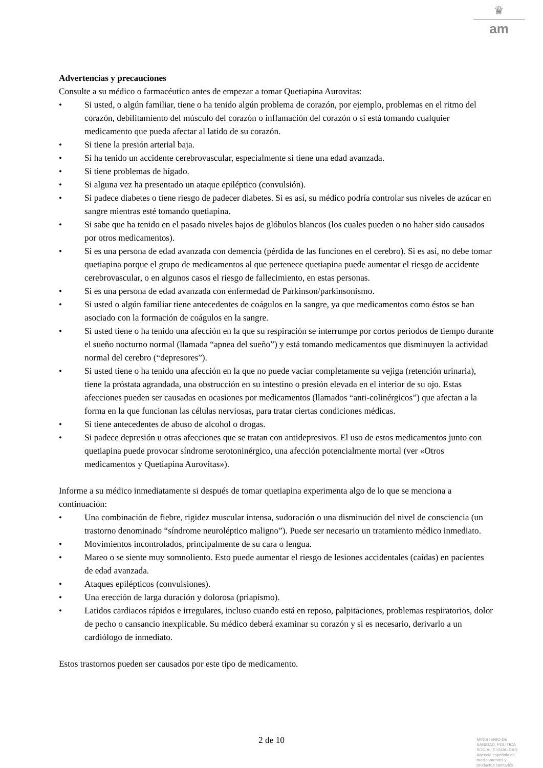♛
am
Advertencias y precauciones
Consulte a su médico o farmacéutico antes de empezar a tomar Quetiapina Aurovitas:
• Si usted, o algún familiar, tiene o ha tenido algún problema de corazón, por ejemplo, problemas en el ritmo del corazón, debilitamiento del músculo del corazón o inflamación del corazón o si está tomando cualquier medicamento que pueda afectar al latido de su corazón.
• Si tiene la presión arterial baja.
• Si ha tenido un accidente cerebrovascular, especialmente si tiene una edad avanzada.
• Si tiene problemas de hígado.
• Si alguna vez ha presentado un ataque epiléptico (convulsión).
• Si padece diabetes o tiene riesgo de padecer diabetes. Si es así, su médico podría controlar sus niveles de azúcar en sangre mientras esté tomando quetiapina.
• Si sabe que ha tenido en el pasado niveles bajos de glóbulos blancos (los cuales pueden o no haber sido causados por otros medicamentos).
• Si es una persona de edad avanzada con demencia (pérdida de las funciones en el cerebro). Si es así, no debe tomar quetiapina porque el grupo de medicamentos al que pertenece quetiapina puede aumentar el riesgo de accidente cerebrovascular, o en algunos casos el riesgo de fallecimiento, en estas personas.
• Si es una persona de edad avanzada con enfermedad de Parkinson/parkinsonismo.
• Si usted o algún familiar tiene antecedentes de coágulos en la sangre, ya que medicamentos como éstos se han asociado con la formación de coágulos en la sangre.
• Si usted tiene o ha tenido una afección en la que su respiración se interrumpe por cortos periodos de tiempo durante el sueño nocturno normal (llamada “apnea del sueño”) y está tomando medicamentos que disminuyen la actividad normal del cerebro (“depresores”).
• Si usted tiene o ha tenido una afección en la que no puede vaciar completamente su vejiga (retención urinaria), tiene la próstata agrandada, una obstrucción en su intestino o presión elevada en el interior de su ojo. Estas afecciones pueden ser causadas en ocasiones por medicamentos (llamados “anti-colinérgicos”) que afectan a la forma en la que funcionan las células nerviosas, para tratar ciertas condiciones médicas.
• Si tiene antecedentes de abuso de alcohol o drogas.
• Si padece depresión u otras afecciones que se tratan con antidepresivos. El uso de estos medicamentos junto con quetiapina puede provocar síndrome serotoninérgico, una afección potencialmente mortal (ver «Otros medicamentos y Quetiapina Aurovitas»).
Informe a su médico inmediatamente si después de tomar quetiapina experimenta algo de lo que se menciona a continuación:
• Una combinación de fiebre, rigidez muscular intensa, sudoración o una disminución del nivel de consciencia (un trastorno denominado “síndrome neuroléptico maligno”). Puede ser necesario un tratamiento médico inmediato.
• Movimientos incontrolados, principalmente de su cara o lengua.
• Mareo o se siente muy somnoliento. Esto puede aumentar el riesgo de lesiones accidentales (caídas) en pacientes de edad avanzada.
• Ataques epilépticos (convulsiones).
• Una erección de larga duración y dolorosa (priapismo).
• Latidos cardiacos rápidos e irregulares, incluso cuando está en reposo, palpitaciones, problemas respiratorios, dolor de pecho o cansancio inexplicable. Su médico deberá examinar su corazón y si es necesario, derivarlo a un cardiólogo de inmediato.
Estos trastornos pueden ser causados por este tipo de medicamento.
2 de 10
MINISTERIO DE
SANIDAD, POLITICA
SOCIAL E IGUALDAD
Agencia española de
medicamentos y
productos sanitarios